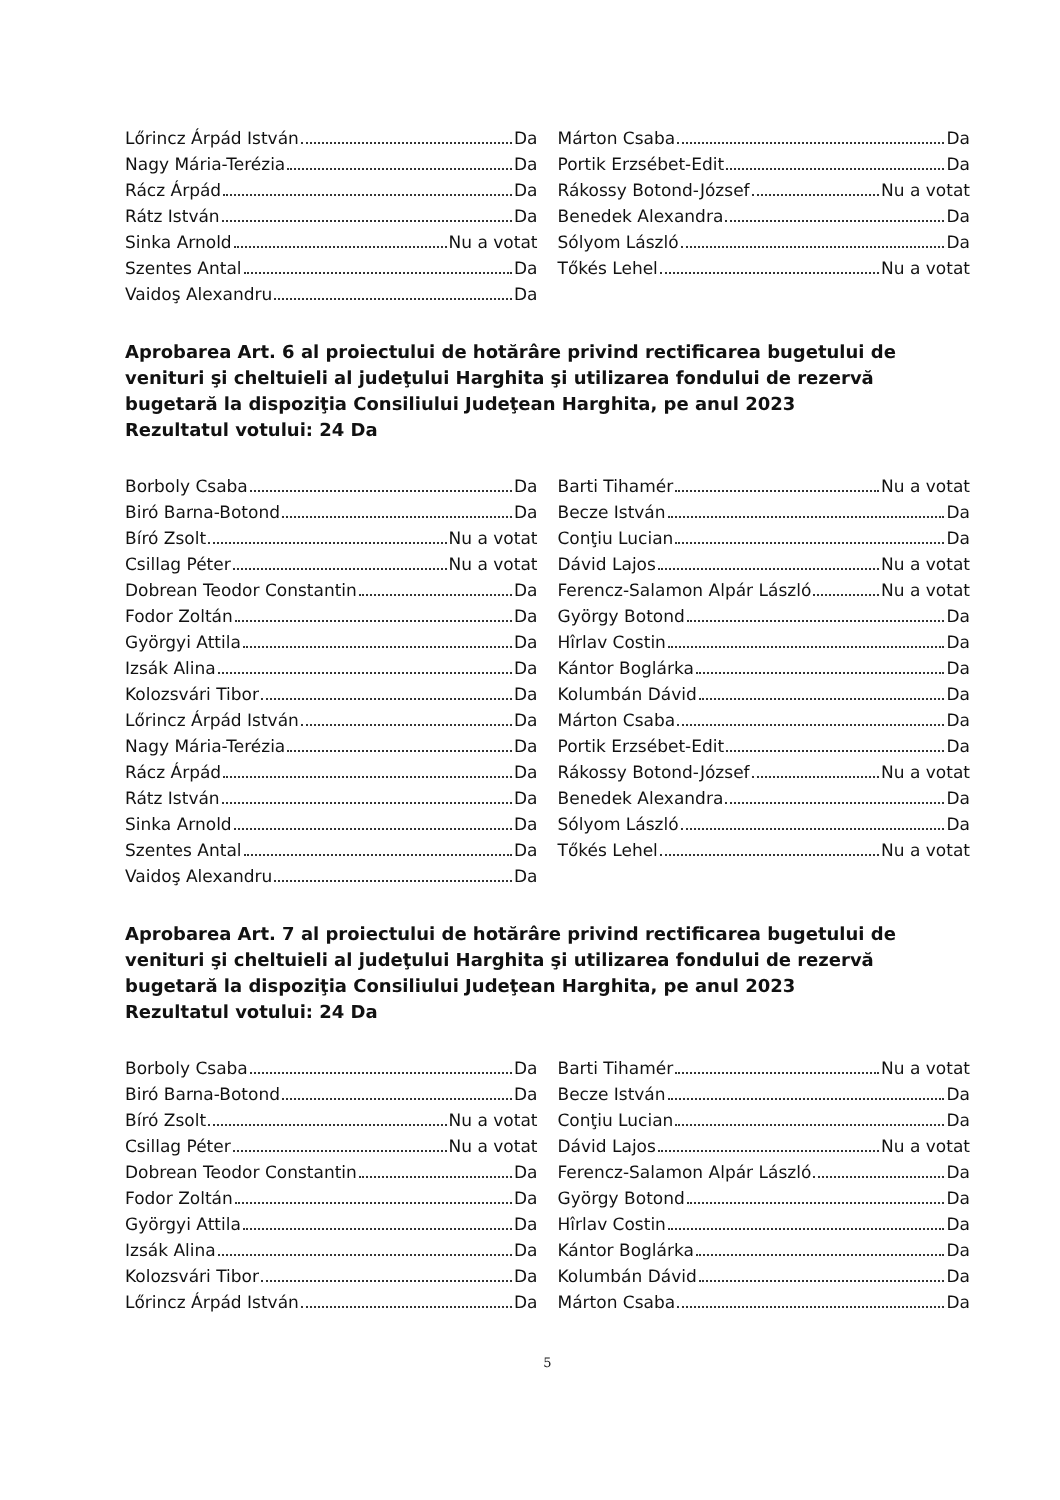Lőrincz Árpád István Da
Nagy Mária-Terézia Da
Rácz Árpád Da
Rátz István Da
Sinka Arnold Nu a votat
Szentes Antal Da
Vaidoş Alexandru Da
Márton Csaba Da
Portik Erzsébet-Edit Da
Rákossy Botond-József Nu a votat
Benedek Alexandra Da
Sólyom László Da
Tőkés Lehel Nu a votat
Aprobarea Art. 6 al proiectului de hotărâre privind rectificarea bugetului de venituri şi cheltuieli al judeţului Harghita şi utilizarea fondului de rezervă bugetară la dispoziţia Consiliului Judeţean Harghita, pe anul 2023
Rezultatul votului: 24 Da
Borboly Csaba Da
Biró Barna-Botond Da
Bíró Zsolt Nu a votat
Csillag Péter Nu a votat
Dobrean Teodor Constantin Da
Fodor Zoltán Da
Györgyi Attila Da
Izsák Alina Da
Kolozsvári Tibor Da
Lőrincz Árpád István Da
Nagy Mária-Terézia Da
Rácz Árpád Da
Rátz István Da
Sinka Arnold Da
Szentes Antal Da
Vaidoş Alexandru Da
Barti Tihamér Nu a votat
Becze István Da
Conţiu Lucian Da
Dávid Lajos Nu a votat
Ferencz-Salamon Alpár László Nu a votat
György Botond Da
Hîrlav Costin Da
Kántor Boglárka Da
Kolumbán Dávid Da
Márton Csaba Da
Portik Erzsébet-Edit Da
Rákossy Botond-József Nu a votat
Benedek Alexandra Da
Sólyom László Da
Tőkés Lehel Nu a votat
Aprobarea Art. 7 al proiectului de hotărâre privind rectificarea bugetului de venituri şi cheltuieli al judeţului Harghita şi utilizarea fondului de rezervă bugetară la dispoziţia Consiliului Judeţean Harghita, pe anul 2023
Rezultatul votului: 24 Da
Borboly Csaba Da
Biró Barna-Botond Da
Bíró Zsolt Nu a votat
Csillag Péter Nu a votat
Dobrean Teodor Constantin Da
Fodor Zoltán Da
Györgyi Attila Da
Izsák Alina Da
Kolozsvári Tibor Da
Lőrincz Árpád István Da
Barti Tihamér Nu a votat
Becze István Da
Conţiu Lucian Da
Dávid Lajos Nu a votat
Ferencz-Salamon Alpár László Da
György Botond Da
Hîrlav Costin Da
Kántor Boglárka Da
Kolumbán Dávid Da
Márton Csaba Da
5